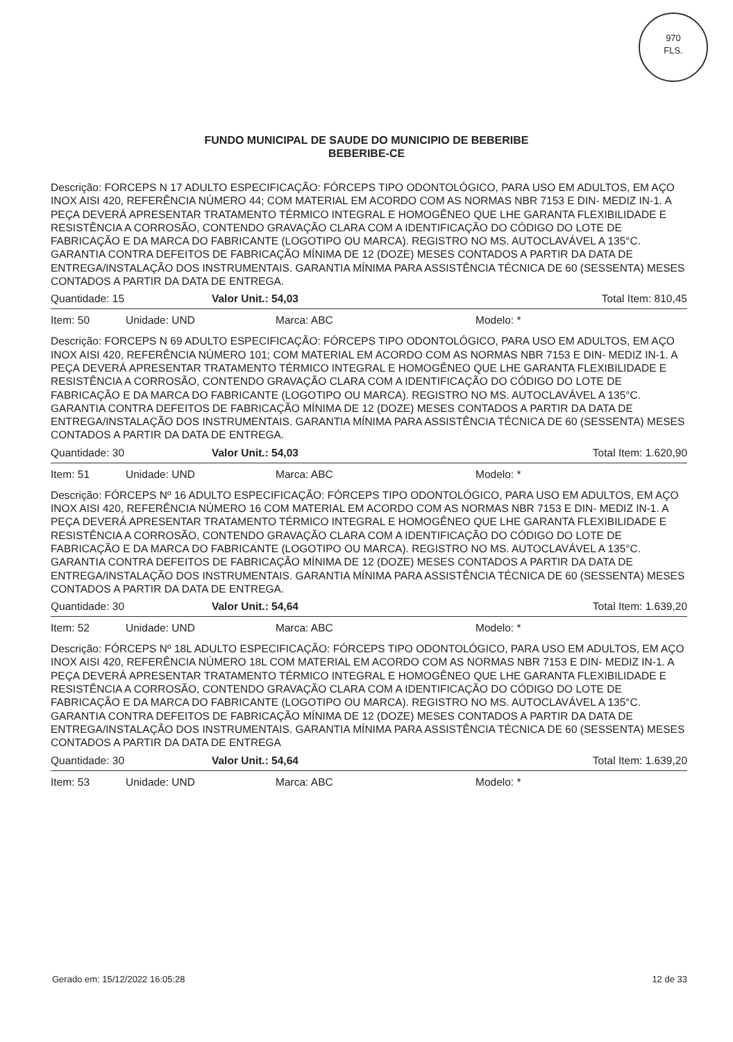970
FLS.
FUNDO MUNICIPAL DE SAUDE DO MUNICIPIO DE BEBERIBE
BEBERIBE-CE
Descrição: FORCEPS N 17 ADULTO ESPECIFICAÇÃO: FÓRCEPS TIPO ODONTOLÓGICO, PARA USO EM ADULTOS, EM AÇO INOX AISI 420, REFERÊNCIA NÚMERO 44; COM MATERIAL EM ACORDO COM AS NORMAS NBR 7153 E DIN- MEDIZ IN-1. A PEÇA DEVERÁ APRESENTAR TRATAMENTO TÉRMICO INTEGRAL E HOMOGÊNEO QUE LHE GARANTA FLEXIBILIDADE E RESISTÊNCIA A CORROSÃO, CONTENDO GRAVAÇÃO CLARA COM A IDENTIFICAÇÃO DO CÓDIGO DO LOTE DE FABRICAÇÃO E DA MARCA DO FABRICANTE (LOGOTIPO OU MARCA). REGISTRO NO MS. AUTOCLAVÁVEL A 135°C. GARANTIA CONTRA DEFEITOS DE FABRICAÇÃO MÍNIMA DE 12 (DOZE) MESES CONTADOS A PARTIR DA DATA DE ENTREGA/INSTALAÇÃO DOS INSTRUMENTAIS. GARANTIA MÍNIMA PARA ASSISTÊNCIA TÉCNICA DE 60 (SESSENTA) MESES CONTADOS A PARTIR DA DATA DE ENTREGA.
Quantidade: 15 Valor Unit.: 54,03 Total Item: 810,45
Item: 50 Unidade: UND Marca: ABC Modelo: *
Descrição: FORCEPS N 69 ADULTO ESPECIFICAÇÃO: FÓRCEPS TIPO ODONTOLÓGICO, PARA USO EM ADULTOS, EM AÇO INOX AISI 420, REFERÊNCIA NÚMERO 101; COM MATERIAL EM ACORDO COM AS NORMAS NBR 7153 E DIN- MEDIZ IN-1. A PEÇA DEVERÁ APRESENTAR TRATAMENTO TÉRMICO INTEGRAL E HOMOGÊNEO QUE LHE GARANTA FLEXIBILIDADE E RESISTÊNCIA A CORROSÃO, CONTENDO GRAVAÇÃO CLARA COM A IDENTIFICAÇÃO DO CÓDIGO DO LOTE DE FABRICAÇÃO E DA MARCA DO FABRICANTE (LOGOTIPO OU MARCA). REGISTRO NO MS. AUTOCLAVÁVEL A 135°C. GARANTIA CONTRA DEFEITOS DE FABRICAÇÃO MÍNIMA DE 12 (DOZE) MESES CONTADOS A PARTIR DA DATA DE ENTREGA/INSTALAÇÃO DOS INSTRUMENTAIS. GARANTIA MÍNIMA PARA ASSISTÊNCIA TÉCNICA DE 60 (SESSENTA) MESES CONTADOS A PARTIR DA DATA DE ENTREGA.
Quantidade: 30 Valor Unit.: 54,03 Total Item: 1.620,90
Item: 51 Unidade: UND Marca: ABC Modelo: *
Descrição: FÓRCEPS Nº 16 ADULTO ESPECIFICAÇÃO: FÓRCEPS TIPO ODONTOLÓGICO, PARA USO EM ADULTOS, EM AÇO INOX AISI 420, REFERÊNCIA NÚMERO 16 COM MATERIAL EM ACORDO COM AS NORMAS NBR 7153 E DIN- MEDIZ IN-1. A PEÇA DEVERÁ APRESENTAR TRATAMENTO TÉRMICO INTEGRAL E HOMOGÊNEO QUE LHE GARANTA FLEXIBILIDADE E RESISTÊNCIA A CORROSÃO, CONTENDO GRAVAÇÃO CLARA COM A IDENTIFICAÇÃO DO CÓDIGO DO LOTE DE FABRICAÇÃO E DA MARCA DO FABRICANTE (LOGOTIPO OU MARCA). REGISTRO NO MS. AUTOCLAVÁVEL A 135°C. GARANTIA CONTRA DEFEITOS DE FABRICAÇÃO MÍNIMA DE 12 (DOZE) MESES CONTADOS A PARTIR DA DATA DE ENTREGA/INSTALAÇÃO DOS INSTRUMENTAIS. GARANTIA MÍNIMA PARA ASSISTÊNCIA TÉCNICA DE 60 (SESSENTA) MESES CONTADOS A PARTIR DA DATA DE ENTREGA.
Quantidade: 30 Valor Unit.: 54,64 Total Item: 1.639,20
Item: 52 Unidade: UND Marca: ABC Modelo: *
Descrição: FÓRCEPS Nº 18L ADULTO ESPECIFICAÇÃO: FÓRCEPS TIPO ODONTOLÓGICO, PARA USO EM ADULTOS, EM AÇO INOX AISI 420, REFERÊNCIA NÚMERO 18L COM MATERIAL EM ACORDO COM AS NORMAS NBR 7153 E DIN- MEDIZ IN-1. A PEÇA DEVERÁ APRESENTAR TRATAMENTO TÉRMICO INTEGRAL E HOMOGÊNEO QUE LHE GARANTA FLEXIBILIDADE E RESISTÊNCIA A CORROSÃO, CONTENDO GRAVAÇÃO CLARA COM A IDENTIFICAÇÃO DO CÓDIGO DO LOTE DE FABRICAÇÃO E DA MARCA DO FABRICANTE (LOGOTIPO OU MARCA). REGISTRO NO MS. AUTOCLAVÁVEL A 135°C. GARANTIA CONTRA DEFEITOS DE FABRICAÇÃO MÍNIMA DE 12 (DOZE) MESES CONTADOS A PARTIR DA DATA DE ENTREGA/INSTALAÇÃO DOS INSTRUMENTAIS. GARANTIA MÍNIMA PARA ASSISTÊNCIA TÉCNICA DE 60 (SESSENTA) MESES CONTADOS A PARTIR DA DATA DE ENTREGA
Quantidade: 30 Valor Unit.: 54,64 Total Item: 1.639,20
Item: 53 Unidade: UND Marca: ABC Modelo: *
Gerado em: 15/12/2022 16:05:28 12 de 33